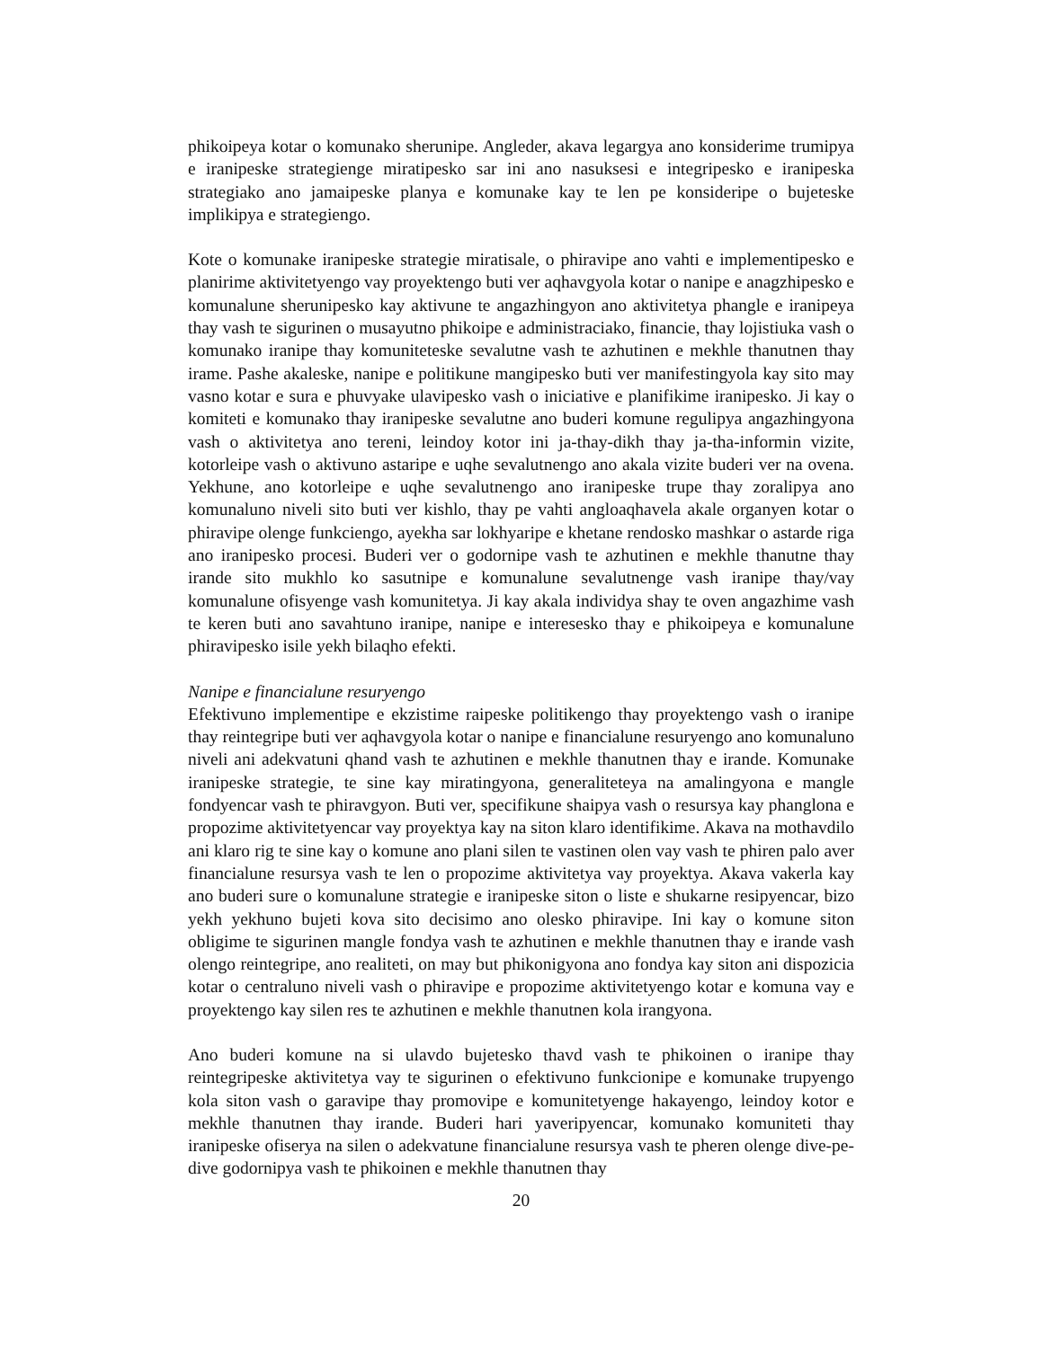phikoipeya kotar o komunako sherunipe. Angleder, akava legargya ano konsiderime trumipya e iranipeske strategienge miratipesko sar ini ano nasuksesi e integripesko e iranipeska strategiako ano jamaipeske planya e komunake kay te len pe konsideripe o bujeteske implikipya e strategiengo.
Kote o komunake iranipeske strategie miratisale, o phiravipe ano vahti e implementipesko e planirime aktivitetyengo vay proyektengo buti ver aqhavgyola kotar o nanipe e anagzhipesko e komunalune sherunipesko kay aktivune te angazhingyon ano aktivitetya phangle e iranipeya thay vash te sigurinen o musayutno phikoipe e administraciako, financie, thay lojistiuka vash o komunako iranipe thay komuniteteske sevalutne vash te azhutinen e mekhle thanutnen thay irame. Pashe akaleske, nanipe e politikune mangipesko buti ver manifestingyola kay sito may vasno kotar e sura e phuvyake ulavipesko vash o iniciative e planifikime iranipesko. Ji kay o komiteti e komunako thay iranipeske sevalutne ano buderi komune regulipya angazhingyona vash o aktivitetya ano tereni, leindoy kotor ini ja-thay-dikh thay ja-tha-informin vizite, kotorleipe vash o aktivuno astaripe e uqhe sevalutnengo ano akala vizite buderi ver na ovena. Yekhune, ano kotorleipe e uqhe sevalutnengo ano iranipeske trupe thay zoralipya ano komunaluno niveli sito buti ver kishlo, thay pe vahti angloaqhavela akale organyen kotar o phiravipe olenge funkciengo, ayekha sar lokhyaripe e khetane rendosko mashkar o astarde riga ano iranipesko procesi. Buderi ver o godornipe vash te azhutinen e mekhle thanutne thay irande sito mukhlo ko sasutnipe e komunalune sevalutnenge vash iranipe thay/vay komunalune ofisyenge vash komunitetya. Ji kay akala individya shay te oven angazhime vash te keren buti ano savahtuno iranipe, nanipe e interesesko thay e phikoipeya e komunalune phiravipesko isile yekh bilaqho efekti.
Nanipe e financialune resuryengo
Efektivuno implementipe e ekzistime raipeske politikengo thay proyektengo vash o iranipe thay reintegripe buti ver aqhavgyola kotar o nanipe e financialune resuryengo ano komunaluno niveli ani adekvatuni qhand vash te azhutinen e mekhle thanutnen thay e irande. Komunake iranipeske strategie, te sine kay miratingyona, generaliteteya na amalingyona e mangle fondyencar vash te phiravgyon. Buti ver, specifikune shaipya vash o resursya kay phanglona e propozime aktivitetyencar vay proyektya kay na siton klaro identifikime. Akava na mothavdilo ani klaro rig te sine kay o komune ano plani silen te vastinen olen vay vash te phiren palo aver financialune resursya vash te len o propozime aktivitetya vay proyektya. Akava vakerla kay ano buderi sure o komunalune strategie e iranipeske siton o liste e shukarne resipyencar, bizo yekh yekhuno bujeti kova sito decisimo ano olesko phiravipe. Ini kay o komune siton obligime te sigurinen mangle fondya vash te azhutinen e mekhle thanutnen thay e irande vash olengo reintegripe, ano realiteti, on may but phikonigyona ano fondya kay siton ani dispozicia kotar o centraluno niveli vash o phiravipe e propozime aktivitetyengo kotar e komuna vay e proyektengo kay silen res te azhutinen e mekhle thanutnen kola irangyona.
Ano buderi komune na si ulavdo bujetesko thavd vash te phikoinen o iranipe thay reintegripeske aktivitetya vay te sigurinen o efektivuno funkcionipe e komunake trupyengo kola siton vash o garavipe thay promovipe e komunitetyenge hakayengo, leindoy kotor e mekhle thanutnen thay irande. Buderi hari yaveripyencar, komunako komuniteti thay iranipeske ofiserya na silen o adekvatune financialune resursya vash te pheren olenge dive-pe-dive godornipya vash te phikoinen e mekhle thanutnen thay
20